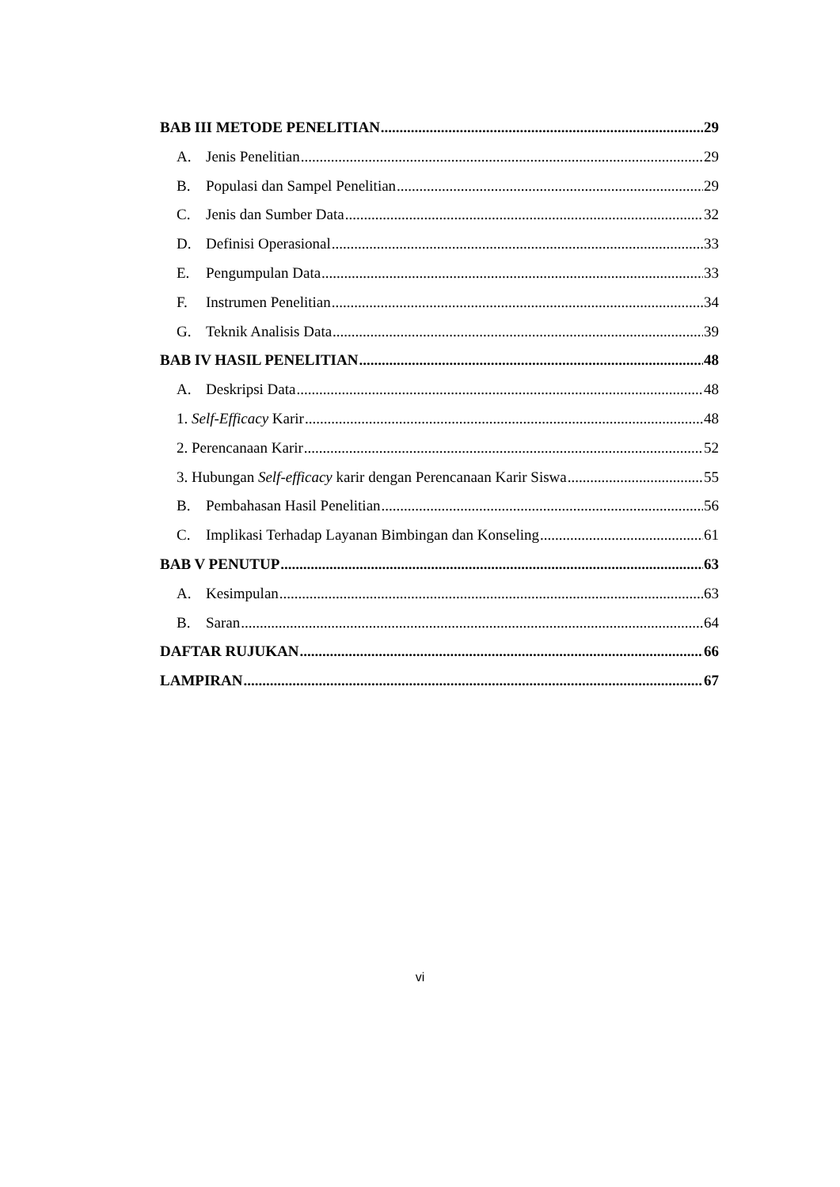BAB III METODE PENELITIAN 29
A. Jenis Penelitian 29
B. Populasi dan Sampel Penelitian 29
C. Jenis dan Sumber Data 32
D. Definisi Operasional 33
E. Pengumpulan Data 33
F. Instrumen Penelitian 34
G. Teknik Analisis Data 39
BAB IV HASIL PENELITIAN 48
A. Deskripsi Data 48
1. Self-Efficacy Karir 48
2. Perencanaan Karir 52
3. Hubungan Self-efficacy karir dengan Perencanaan Karir Siswa 55
B. Pembahasan Hasil Penelitian 56
C. Implikasi Terhadap Layanan Bimbingan dan Konseling 61
BAB V PENUTUP 63
A. Kesimpulan 63
B. Saran 64
DAFTAR RUJUKAN 66
LAMPIRAN 67
vi